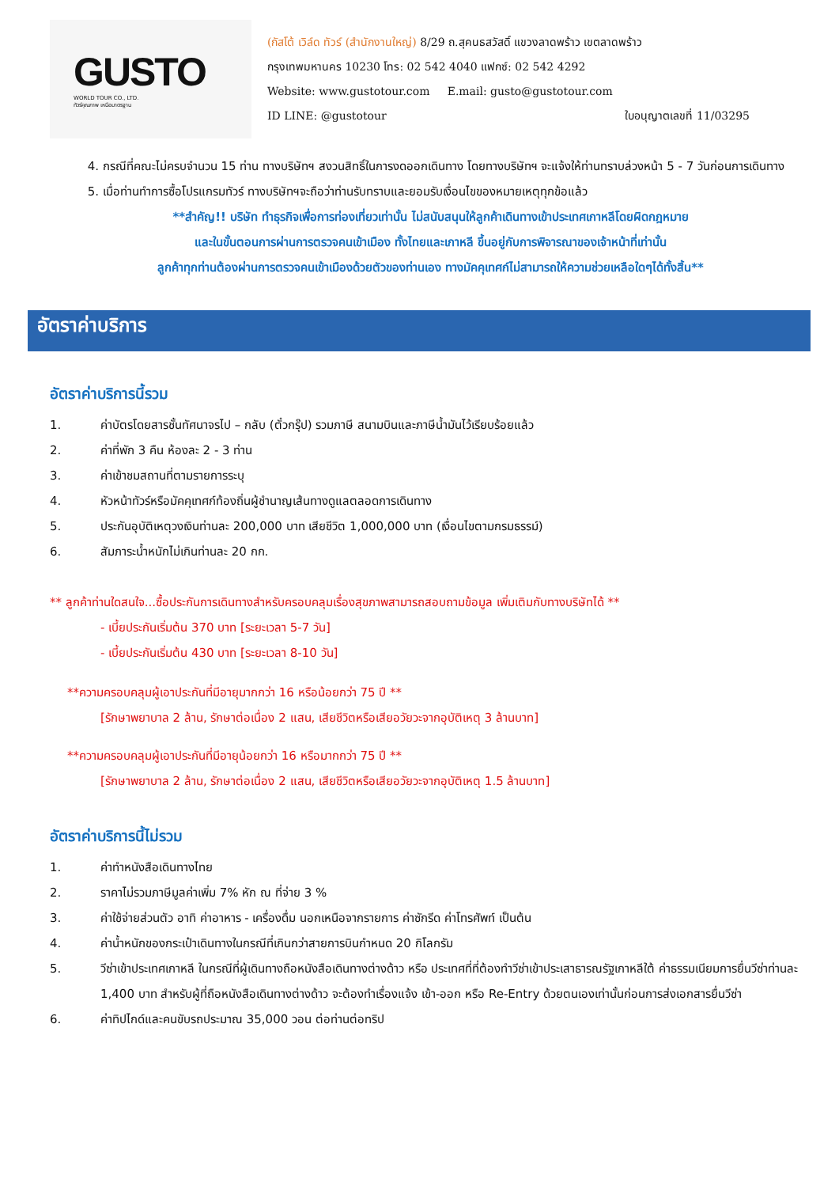GUSTO
WORLD TOUR CO., LTD.
ทัวร์คุณภาพ เหนือมาตรฐาน
(กัสโต้ เวิล์ด ทัวร์ (สำนักงานใหญ่) 8/29 ถ.สุคนธสวัสดิ์ แขวงลาดพร้าว เขตลาดพร้าว
กรุงเทพมหานคร 10230 โทร: 02 542 4040 แฟกซ์: 02 542 4292
Website: www.gustotour.com E.mail: gusto@gustotour.com
ID LINE: @gustotour ใบอนุญาตเลขที่ 11/03295
4. กรณีที่คณะไม่ครบจำนวน 15 ท่าน ทางบริษัทฯ สงวนสิทธิ์ในการงดออกเดินทาง โดยทางบริษัทฯ จะแจ้งให้ท่านทราบล่วงหน้า 5 - 7 วันก่อนการเดินทาง
5. เมื่อท่านทำการซื้อโปรแกรมทัวร์ ทางบริษัทฯจะถือว่าท่านรับทราบและยอมรับเงื่อนไขของหมายเหตุทุกข้อแล้ว
**สำคัญ!! บริษัท ทำธุรกิจเพื่อการท่องเที่ยวเท่านั้น ไม่สนับสนุนให้ลูกค้าเดินทางเข้าประเทศเกาหลีโดยผิดกฎหมาย
และในขั้นตอนการผ่านการตรวจคนเข้าเมือง ทั้งไทยและเกาหลี ขึ้นอยู่กับการพิจารณาของเจ้าหน้าที่เท่านั้น
ลูกค้าทุกท่านต้องผ่านการตรวจคนเข้าเมืองด้วยตัวของท่านเอง ทางมัคคุเทศก์ไม่สามารถให้ความช่วยเหลือใดๆได้ทั้งสิ้น**
อัตราค่าบริการ
อัตราค่าบริการนี้รวม
1. ค่าบัตรโดยสารชั้นทัศนาจรไป – กลับ (ตั๋วกรุ๊ป) รวมภาษี สนามบินและภาษีน้ำมันไว้เรียบร้อยแล้ว
2. ค่าที่พัก 3 คืน ห้องละ 2 - 3 ท่าน
3. ค่าเข้าชมสถานที่ตามรายการระบุ
4. หัวหน้าทัวร์หรือมัคคุเทศก์ท้องถิ่นผู้ชำนาญเส้นทางดูแลตลอดการเดินทาง
5. ประกันอุบัติเหตุวงเงินท่านละ 200,000 บาท เสียชีวิต 1,000,000 บาท (เงื่อนไขตามกรมธรรม์)
6. สัมภาระน้ำหนักไม่เกินท่านละ 20 กก.
** ลูกค้าท่านใดสนใจ...ซื้อประกันการเดินทางสำหรับครอบคลุมเรื่องสุขภาพสามารถสอบถามข้อมูล เพิ่มเติมกับทางบริษัทได้ **
- เบี้ยประกันเริ่มต้น 370 บาท [ระยะเวลา 5-7 วัน]
- เบี้ยประกันเริ่มต้น 430 บาท [ระยะเวลา 8-10 วัน]
**ความครอบคลุมผู้เอาประกันที่มีอายุมากกว่า 16 หรือน้อยกว่า 75 ปี **
[รักษาพยาบาล 2 ล้าน, รักษาต่อเนื่อง 2 แสน, เสียชีวิตหรือเสียอวัยวะจากอุบัติเหตุ 3 ล้านบาท]
**ความครอบคลุมผู้เอาประกันที่มีอายุน้อยกว่า 16 หรือมากกว่า 75 ปี **
[รักษาพยาบาล 2 ล้าน, รักษาต่อเนื่อง 2 แสน, เสียชีวิตหรือเสียอวัยวะจากอุบัติเหตุ 1.5 ล้านบาท]
อัตราค่าบริการนี้ไม่รวม
1. ค่าทำหนังสือเดินทางไทย
2. ราคาไม่รวมภาษีมูลค่าเพิ่ม 7% หัก ณ ที่จ่าย 3 %
3. ค่าใช้จ่ายส่วนตัว อาทิ ค่าอาหาร - เครื่องดื่ม นอกเหนือจากรายการ ค่าซักรีด ค่าโทรศัพท์ เป็นต้น
4. ค่าน้ำหนักของกระเป๋าเดินทางในกรณีที่เกินกว่าสายการบินกำหนด 20 กิโลกรัม
5. วีซ่าเข้าประเทศเกาหลี ในกรณีที่ผู้เดินทางถือหนังสือเดินทางต่างด้าว หรือ ประเทศที่ที่ต้องทำวีซ่าเข้าประเสาธารณรัฐเกาหลีใต้ ค่าธรรมเนียมการยื่นวีซ่าท่านละ 1,400 บาท สำหรับผู้ที่ถือหนังสือเดินทางต่างด้าว จะต้องทำเรื่องแจ้ง เข้า-ออก หรือ Re-Entry ด้วยตนเองเท่านั้นก่อนการส่งเอกสารยื่นวีซ่า
6. ค่าทิปไกด์และคนขับรถประมาณ 35,000 วอน ต่อท่านต่อทริป